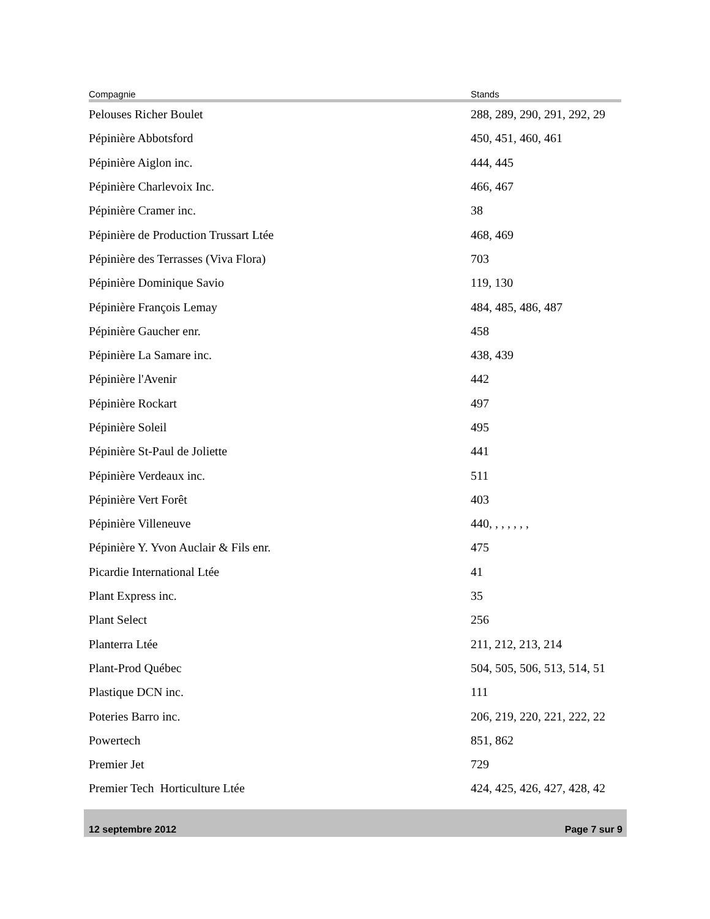| Compagnie | Stands |
| --- | --- |
| Pelouses Richer Boulet | 288, 289, 290, 291, 292, 29 |
| Pépinière Abbotsford | 450, 451, 460, 461 |
| Pépinière Aiglon inc. | 444, 445 |
| Pépinière Charlevoix Inc. | 466, 467 |
| Pépinière Cramer inc. | 38 |
| Pépinière de Production Trussart Ltée | 468, 469 |
| Pépinière des Terrasses (Viva Flora) | 703 |
| Pépinière Dominique Savio | 119, 130 |
| Pépinière François Lemay | 484, 485, 486, 487 |
| Pépinière Gaucher enr. | 458 |
| Pépinière La Samare inc. | 438, 439 |
| Pépinière l'Avenir | 442 |
| Pépinière Rockart | 497 |
| Pépinière Soleil | 495 |
| Pépinière St-Paul de Joliette | 441 |
| Pépinière Verdeaux inc. | 511 |
| Pépinière Vert Forêt | 403 |
| Pépinière Villeneuve | 440, , , , , , , |
| Pépinière Y. Yvon Auclair & Fils enr. | 475 |
| Picardie International Ltée | 41 |
| Plant Express inc. | 35 |
| Plant Select | 256 |
| Planterra Ltée | 211, 212, 213, 214 |
| Plant-Prod Québec | 504, 505, 506, 513, 514, 51 |
| Plastique DCN inc. | 111 |
| Poteries Barro inc. | 206, 219, 220, 221, 222, 22 |
| Powertech | 851, 862 |
| Premier Jet | 729 |
| Premier Tech Horticulture Ltée | 424, 425, 426, 427, 428, 42 |
12 septembre 2012 Page 7 sur 9